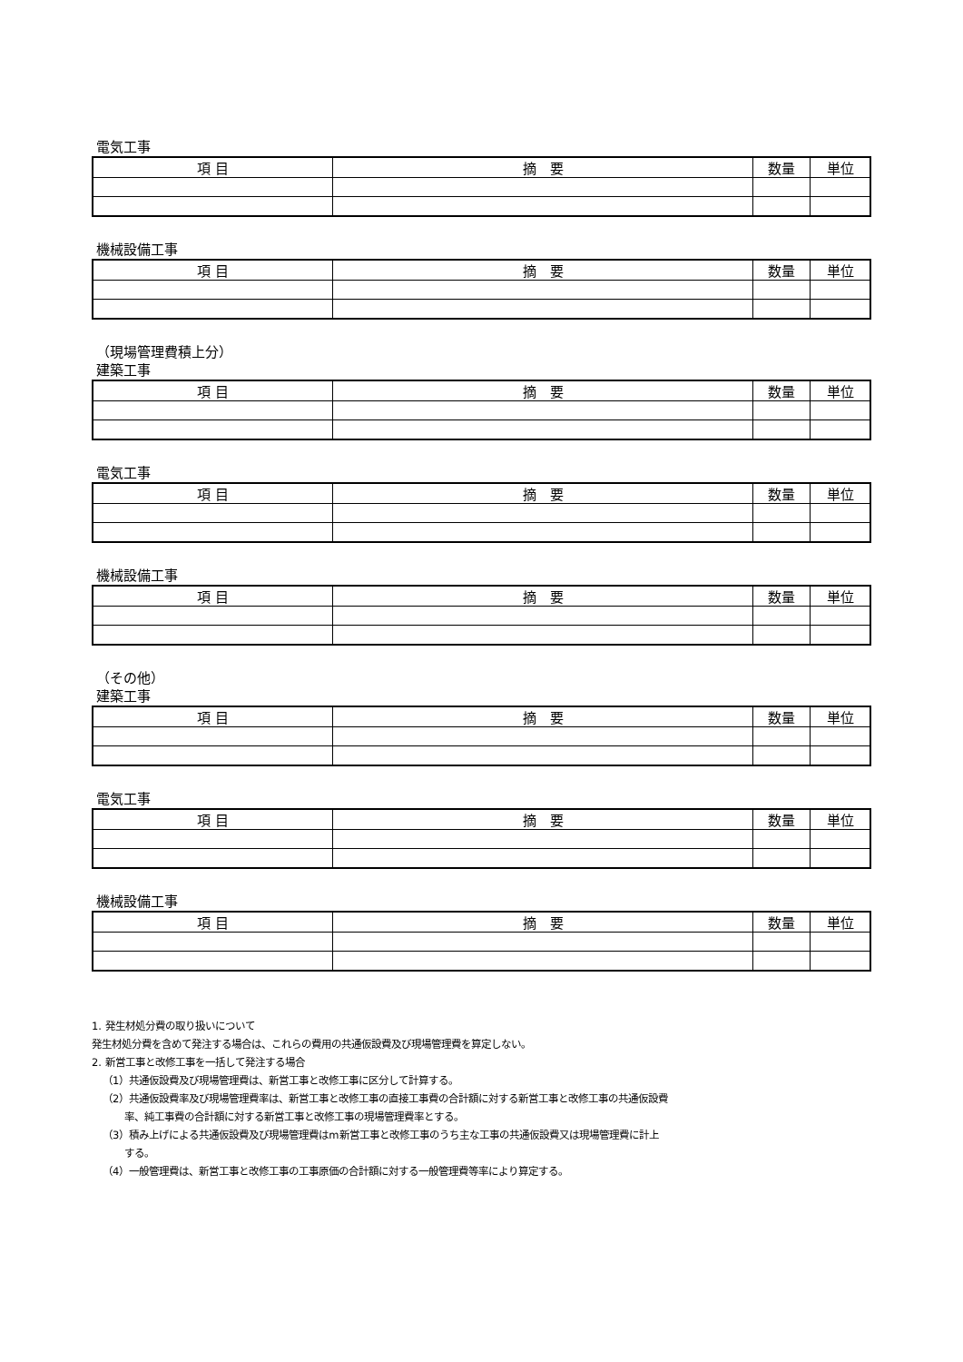電気工事
| 項 目 | 摘 要 | 数量 | 単位 |
| --- | --- | --- | --- |
機械設備工事
| 項 目 | 摘 要 | 数量 | 単位 |
| --- | --- | --- | --- |
（現場管理費積上分）
建築工事
| 項 目 | 摘 要 | 数量 | 単位 |
| --- | --- | --- | --- |
電気工事
| 項 目 | 摘 要 | 数量 | 単位 |
| --- | --- | --- | --- |
機械設備工事
| 項 目 | 摘 要 | 数量 | 単位 |
| --- | --- | --- | --- |
（その他）
建築工事
| 項 目 | 摘 要 | 数量 | 単位 |
| --- | --- | --- | --- |
電気工事
| 項 目 | 摘 要 | 数量 | 単位 |
| --- | --- | --- | --- |
機械設備工事
| 項 目 | 摘 要 | 数量 | 単位 |
| --- | --- | --- | --- |
1. 発生材処分費の取り扱いについて
発生材処分費を含めて発注する場合は、これらの費用の共通仮設費及び現場管理費を算定しない。
2. 新営工事と改修工事を一括して発注する場合
（1）共通仮設費及び現場管理費は、新営工事と改修工事に区分して計算する。
（2）共通仮設費率及び現場管理費率は、新営工事と改修工事の直接工事費の合計額に対する新営工事と改修工事の共通仮設費
率、純工事費の合計額に対する新営工事と改修工事の現場管理費率とする。
（3）積み上げによる共通仮設費及び現場管理費はm新営工事と改修工事のうち主な工事の共通仮設費又は現場管理費に計上
する。
（4）一般管理費は、新営工事と改修工事の工事原価の合計額に対する一般管理費等率により算定する。